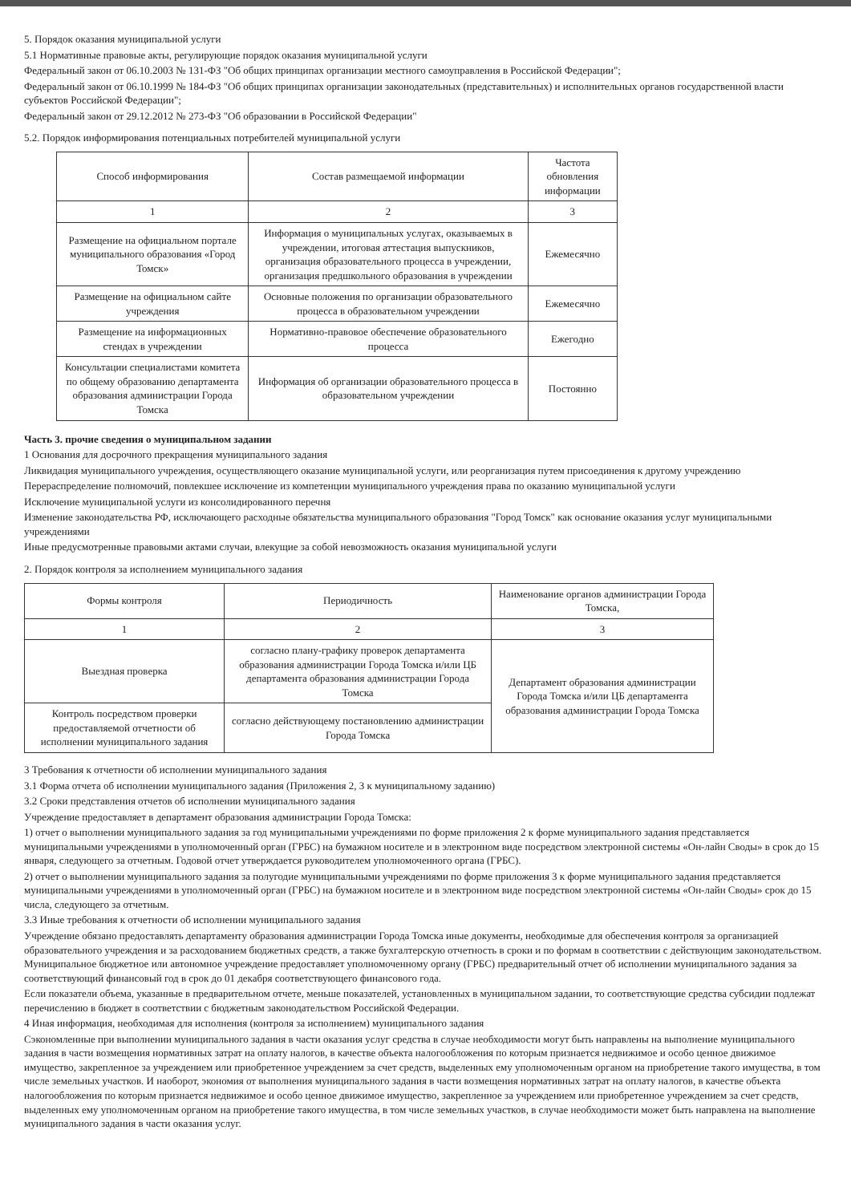5. Порядок оказания муниципальной услуги
5.1 Нормативные правовые акты, регулирующие порядок оказания муниципальной услуги
Федеральный закон от 06.10.2003 № 131-ФЗ "Об общих принципах организации местного самоуправления в Российской Федерации";
Федеральный закон от 06.10.1999 № 184-ФЗ "Об общих принципах организации законодательных (представительных) и исполнительных органов государственной власти субъектов Российской Федерации";
Федеральный закон от 29.12.2012 № 273-ФЗ "Об образовании в Российской Федерации"
5.2. Порядок информирования потенциальных потребителей муниципальной услуги
| Способ информирования | Состав размещаемой информации | Частота обновления информации |
| --- | --- | --- |
| 1 | 2 | 3 |
| Размещение на официальном портале муниципального образования «Город Томск» | Информация о муниципальных услугах, оказываемых в учреждении, итоговая аттестация выпускников, организация образовательного процесса в учреждении, организация предшкольного образования в учреждении | Ежемесячно |
| Размещение на официальном сайте учреждения | Основные положения по организации образовательного процесса в образовательном учреждении | Ежемесячно |
| Размещение на информационных стендах в учреждении | Нормативно-правовое обеспечение образовательного процесса | Ежегодно |
| Консультации специалистами комитета по общему образованию департамента образования администрации Города Томска | Информация об организации образовательного процесса в образовательном учреждении | Постоянно |
Часть 3. прочие сведения о муниципальном задании
1 Основания для досрочного прекращения муниципального задания
Ликвидация муниципального учреждения, осуществляющего оказание муниципальной услуги, или реорганизация путем присоединения к другому учреждению
Перераспределение полномочий, повлекшее исключение из компетенции муниципального учреждения права по оказанию муниципальной услуги
Исключение муниципальной услуги из консолидированного перечня
Изменение законодательства РФ, исключающего расходные обязательства муниципального образования "Город Томск" как основание оказания услуг муниципальными учреждениями
Иные предусмотренные правовыми актами случаи, влекущие за собой невозможность оказания муниципальной услуги
2. Порядок контроля за исполнением муниципального задания
| Формы контроля | Периодичность | Наименование органов администрации Города Томска, |
| --- | --- | --- |
| 1 | 2 | 3 |
| Выездная проверка | согласно плану-графику проверок департамента образования администрации Города Томска и/или ЦБ департамента образования администрации Города Томска | Департамент образования администрации Города Томска и/или ЦБ департамента образования администрации Города Томска |
| Контроль посредством проверки предоставляемой отчетности об исполнении муниципального задания | согласно действующему постановлению администрации Города Томска | |
3 Требования к отчетности об исполнении муниципального задания
3.1 Форма отчета об исполнении муниципального задания (Приложения 2, 3 к муниципальному заданию)
3.2 Сроки представления отчетов об исполнении муниципального задания
Учреждение предоставляет в департамент образования администрации Города Томска:
1) отчет о выполнении муниципального задания за год муниципальными учреждениями по форме приложения 2 к форме муниципального задания представляется муниципальными учреждениями в уполномоченный орган (ГРБС) на бумажном носителе и в электронном виде посредством электронной системы «Он-лайн Своды» в срок до 15 января, следующего за отчетным. Годовой отчет утверждается руководителем уполномоченного органа (ГРБС).
2) отчет о выполнении муниципального задания за полугодие муниципальными учреждениями по форме приложения 3 к форме муниципального задания представляется муниципальными учреждениями в уполномоченный орган (ГРБС) на бумажном носителе и в электронном виде посредством электронной системы «Он-лайн Своды» срок до 15 числа, следующего за отчетным.
3.3 Иные требования к отчетности об исполнении муниципального задания
Учреждение обязано предоставлять департаменту образования администрации Города Томска иные документы, необходимые для обеспечения контроля за организацией образовательного учреждения и за расходованием бюджетных средств, а также бухгалтерскую отчетность в сроки и по формам в соответствии с действующим законодательством. Муниципальное бюджетное или автономное учреждение предоставляет уполномоченному органу (ГРБС) предварительный отчет об исполнении муниципального задания за соответствующий финансовый год в срок до 01 декабря соответствующего финансового года.
Если показатели объема, указанные в предварительном отчете, меньше показателей, установленных в муниципальном задании, то соответствующие средства субсидии подлежат перечислению в бюджет в соответствии с бюджетным законодательством Российской Федерации.
4 Иная информация, необходимая для исполнения (контроля за исполнением) муниципального задания
Сэкономленные при выполнении муниципального задания в части оказания услуг средства в случае необходимости могут быть направлены на выполнение муниципального задания в части возмещения нормативных затрат на оплату налогов, в качестве объекта налогообложения по которым признается недвижимое и особо ценное движимое имущество, закрепленное за учреждением или приобретенное учреждением за счет средств, выделенных ему уполномоченным органом на приобретение такого имущества, в том числе земельных участков. И наоборот, экономия от выполнения муниципального задания в части возмещения нормативных затрат на оплату налогов, в качестве объекта налогообложения по которым признается недвижимое и особо ценное движимое имущество, закрепленное за учреждением или приобретенное учреждением за счет средств, выделенных ему уполномоченным органом на приобретение такого имущества, в том числе земельных участков, в случае необходимости может быть направлена на выполнение муниципального задания в части оказания услуг.